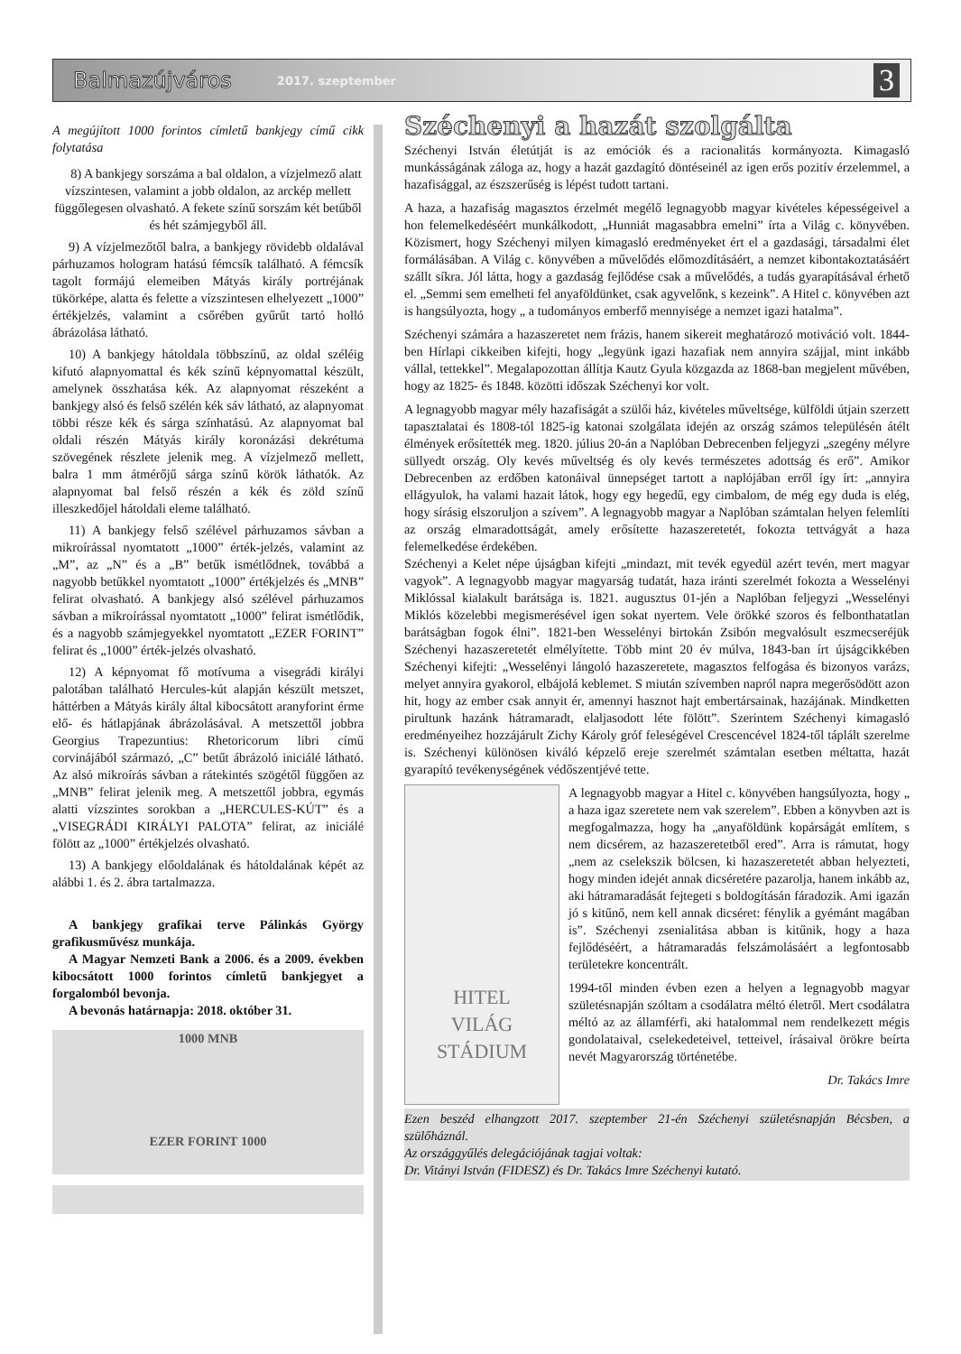Balmazújváros 2017. szeptember 3
A megújított 1000 forintos címletű bankjegy című cikk folytatása
8) A bankjegy sorszáma a bal oldalon, a vízjelmező alatt vízszintesen, valamint a jobb oldalon, az arckép mellett függőlegesen olvasható. A fekete színű sorszám két betűből és hét számjegyből áll.
9) A vízjelmezőtől balra, a bankjegy rövidebb oldalával párhuzamos hologram hatású fémcsík található. A fémcsík tagolt formájú elemeiben Mátyás király portréjának tükörképe, alatta és felette a vízszintesen elhelyezett „1000” értékjelzés, valamint a csőrében gyűrűt tartó holló ábrázolása látható.
10) A bankjegy hátoldala többszínű, az oldal széléig kifutó alapnyomattal és kék színű képnyomattal készült, amelynek összhatása kék. Az alapnyomat részeként a bankjegy alsó és felső szélén kék sáv látható, az alapnyomat többi része kék és sárga színhatású. Az alapnyomat bal oldali részén Mátyás király koronázási dekrétuma szövegének részlete jelenik meg. A vízjelmező mellett, balra 1 mm átmérőjű sárga színű körök láthatók. Az alapnyomat bal felső részén a kék és zöld színű illeszkedőjel hátoldali eleme található.
11) A bankjegy felső szélével párhuzamos sávban a mikroírással nyomtatott „1000” érték-jelzés, valamint az „M”, az „N” és a „B” betűk ismétlődnek, továbbá a nagyobb betűkkel nyomtatott „1000” értékjelzés és „MNB” felirat olvasható. A bankjegy alsó szélével párhuzamos sávban a mikroírással nyomtatott „1000” felirat ismétlődik, és a nagyobb számjegyekkel nyomtatott „EZER FORINT” felirat és „1000” érték-jelzés olvasható.
12) A képnyomat fő motívuma a visegrádi királyi palotában található Hercules-kút alapján készült metszet, háttérben a Mátyás király által kibocsátott aranyforint érme elő- és hátlapjának ábrázolásával. A metszettől jobbra Georgius Trapezuntius: Rhetoricorum libri című corvinájából származó, „C” betűt ábrázoló iniciálé látható. Az alsó mikroírás sávban a rátekintés szögétől függően az „MNB” felirat jelenik meg. A metszettől jobbra, egymás alatti vízszintes sorokban a „HERCULES-KÚT” és a „VISEGRÁDI KIRÁLYI PALOTA” felirat, az iniciálé fölött az „1000” értékjelzés olvasható.
13) A bankjegy előoldalának és hátoldalának képét az alábbi 1. és 2. ábra tartalmazza.
A bankjegy grafikai terve Pálinkás György grafikusművész munkája.
A Magyar Nemzeti Bank a 2006. és a 2009. években kibocsátott 1000 forintos címletű bankjegyet a forgalomból bevonja.
A bevonás határnapja: 2018. október 31.
1000 MNB
EZER FORINT 1000
Széchenyi a hazát szolgálta
Széchenyi István életútját is az emóciók és a racionalitás kormányozta. Kimagasló munkásságának záloga az, hogy a hazát gazdagító döntéseinél az igen erős pozitív érzelemmel, a hazafisággal, az észszerűség is lépést tudott tartani.
A haza, a hazafiság magasztos érzelmét megélő legnagyobb magyar kivételes képességeivel a hon felemelkedéséért munkálkodott, „Hunniát magasabbra emelni” írta a Világ c. könyvében. Közismert, hogy Széchenyi milyen kimagasló eredményeket ért el a gazdasági, társadalmi élet formálásában. A Világ c. könyvében a művelődés előmozdításáért, a nemzet kibontakoztatásáért szállt síkra. Jól látta, hogy a gazdaság fejlődése csak a művelődés, a tudás gyarapításával érhető el. „Semmi sem emelheti fel anyaföldünket, csak agyvelőnk, s kezeink”. A Hitel c. könyvében azt is hangsúlyozta, hogy „ a tudományos emberfő mennyisége a nemzet igazi hatalma”.
Széchenyi számára a hazaszeretet nem frázis, hanem sikereit meghatározó motiváció volt. 1844-ben Hírlapi cikkeiben kifejti, hogy „legyünk igazi hazafiak nem annyira szájjal, mint inkább vállal, tettekkel”. Megalapozottan állítja Kautz Gyula közgazda az 1868-ban megjelent művében, hogy az 1825- és 1848. közötti időszak Széchenyi kor volt.
A legnagyobb magyar mély hazafiságát a szülői ház, kivételes műveltsége, külföldi útjain szerzett tapasztalatai és 1808-tól 1825-ig katonai szolgálata idején az ország számos településén átélt élmények erősítették meg. 1820. július 20-án a Naplóban Debrecenben feljegyzi „szegény mélyre süllyedt ország. Oly kevés műveltség és oly kevés természetes adottság és erő”. Amikor Debrecenben az erdőben katonáival ünnepséget tartott a naplójában erről így írt: „annyira ellágyulok, ha valami hazait látok, hogy egy hegedű, egy cimbalom, de még egy duda is elég, hogy sírásig elszoruljon a szívem”. A legnagyobb magyar a Naplóban számtalan helyen felemlíti az ország elmaradottságát, amely erősítette hazaszeretetét, fokozta tettvágyát a haza felemelkedése érdekében.
Széchenyi a Kelet népe újságban kifejti „mindazt, mit tevék egyedül azért tevén, mert magyar vagyok”. A legnagyobb magyar magyarság tudatát, haza iránti szerelmét fokozta a Wesselényi Miklóssal kialakult barátsága is. 1821. augusztus 01-jén a Naplóban feljegyzi „Wesselényi Miklós közelebbi megismerésével igen sokat nyertem. Vele örökké szoros és felbonthatatlan barátságban fogok élni”. 1821-ben Wesselényi birtokán Zsibón megvalósult eszmecseréjük Széchenyi hazaszeretetét elmélyítette. Több mint 20 év múlva, 1843-ban írt újságcikkében Széchenyi kifejti: „Wesselényi lángoló hazaszeretete, magasztos felfogása és bizonyos varázs, melyet annyira gyakorol, elbájolá keblemet. S miután szívemben napról napra megerősödött azon hit, hogy az ember csak annyit ér, amennyi hasznot hajt embertársainak, hazájának. Mindketten pirultunk hazánk hátramaradt, elaljasodott léte fölött”. Szerintem Széchenyi kimagasló eredményeihez hozzájárult Zichy Károly gróf feleségével Crescencével 1824-től táplált szerelme is. Széchenyi különösen kiváló képzelő ereje szerelmét számtalan esetben méltatta, hazát gyarapító tevékenységének védőszentjévé tette.
HITEL
VILÁG
STÁDIUM
A legnagyobb magyar a Hitel c. könyvében hangsúlyozta, hogy „ a haza igaz szeretete nem vak szerelem”. Ebben a könyvben azt is megfogalmazza, hogy ha „anyaföldünk kopárságát említem, s nem dicsérem, az hazaszeretetből ered”. Arra is rámutat, hogy „nem az cselekszik bölcsen, ki hazaszeretetét abban helyezteti, hogy minden idejét annak dicséretére pazarolja, hanem inkább az, aki hátramaradását fejtegeti s boldogításán fáradozik. Ami igazán jó s kitűnő, nem kell annak dicséret: fénylik a gyémánt magában is”. Széchenyi zsenialitása abban is kitűnik, hogy a haza fejlődéséért, a hátramaradás felszámolásáért a legfontosabb területekre koncentrált.
1994-től minden évben ezen a helyen a legnagyobb magyar születésnapján szóltam a csodálatra méltó életről. Mert csodálatra méltó az az államférfi, aki hatalommal nem rendelkezett mégis gondolataival, cselekedeteivel, tetteivel, írásaival örökre beírta nevét Magyarország történetébe.
Dr. Takács Imre
Ezen beszéd elhangzott 2017. szeptember 21-én Széchenyi születésnapján Bécsben, a szülőháznál.
Az országgyűlés delegációjának tagjai voltak:
Dr. Vitányi István (FIDESZ) és Dr. Takács Imre Széchenyi kutató.